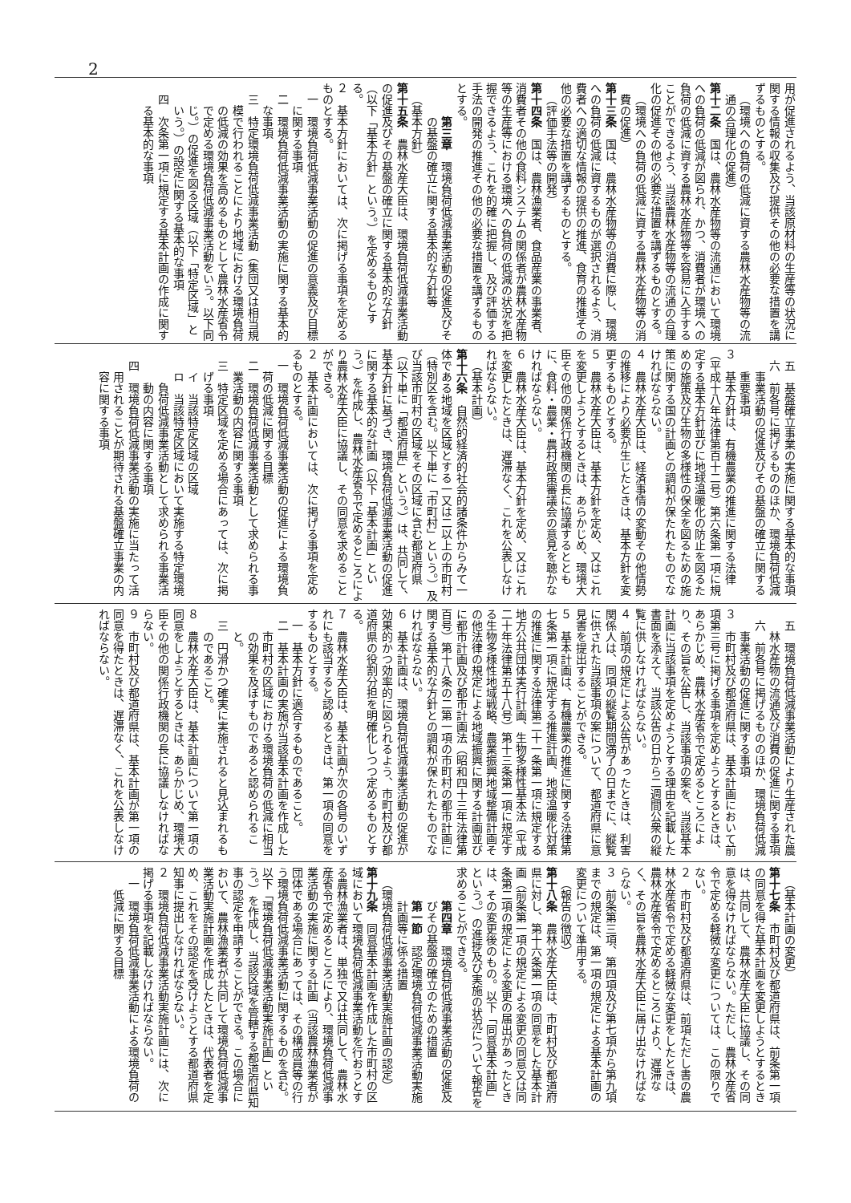2
用が促進されるよう、当該原材料の生産等の状況に関する情報の収集及び提供その他の必要な措置を講ずるものとする。
（環境への負荷の低減に資する農林水産物等の流通の合理化の促進）
第十二条　国は、農林水産物等の流通において環境への負荷の低減が図られ、かつ、消費者が環境への負荷の低減に資する農林水産物等を容易に入手することができるよう、当該農林水産物等の流通の合理化の促進その他の必要な措置を講ずるものとする。
（環境への負荷の低減に資する農林水産物等の消費の促進）
第十三条　国は、農林水産物等の消費に際し、環境への負荷の低減に資するものが選択されるよう、消費者への適切な情報の提供の推進、食育の推進その他の必要な措置を講ずるものとする。
（評価手法等の開発）
第十四条　国は、農林漁業者、食品産業の事業者、消費者その他の食料システムの関係者が農林水産物等の生産等における環境への負荷の低減の状況を把握できるよう、これを的確に把握し、及び評価する手法の開発の推進その他の必要な措置を講ずるものとする。
第三章　環境負荷低減事業活動の促進及びその基盤の確立に関する基本的な方針等
（基本方針）
第十五条　農林水産大臣は、環境負荷低減事業活動の促進及びその基盤の確立に関する基本的な方針（以下「基本方針」という。）を定めるものとする。
２　基本方針においては、次に掲げる事項を定めるものとする。
一　環境負荷低減事業活動の促進の意義及び目標に関する事項
二　環境負荷低減事業活動の実施に関する基本的な事項
三　特定環境負荷低減事業活動（集団又は相当規模で行われることにより地域における環境負荷の低減の効果を高めるものとして農林水産省令で定める環境負荷低減事業活動をいう。以下同じ。）の促進を図る区域（以下「特定区域」という。）の設定に関する基本的な事項
四　次条第一項に規定する基本計画の作成に関する基本的な事項
五　基盤確立事業の実施に関する基本的な事項
六　前各号に掲げるもののほか、環境負荷低減事業活動の促進及びその基盤の確立に関する重要事項
３　基本方針は、有機農業の推進に関する法律（平成十八年法律第百十二号）第六条第一項に規定する基本方針並びに地球温暖化の防止を図るための施策及び生物の多様性の保全を図るための施策に関する国の計画との調和が保たれたものでなければならない。
４　農林水産大臣は、経済事情の変動その他情勢の推移により必要が生じたときは、基本方針を変更するものとする。
５　農林水産大臣は、基本方針を定め、又はこれを変更しようとするときは、あらかじめ、環境大臣その他の関係行政機関の長に協議するとともに、食料・農業・農村政策審議会の意見を聴かなければならない。
６　農林水産大臣は、基本方針を定め、又はこれを変更したときは、遅滞なく、これを公表しなければならない。
（基本計画）
第十六条　自然的経済的社会的諸条件からみて一体である地域を区域とする一又は二以上の市町村（特別区を含む。以下単に「市町村」という。）及び当該市町村の区域をその区域に含む都道府県（以下単に「都道府県」という。）は、共同して、基本方針に基づき、環境負荷低減事業活動の促進に関する基本的な計画（以下「基本計画」という。）を作成し、農林水産省令で定めるところにより農林水産大臣に協議し、その同意を求めることができる。
２　基本計画においては、次に掲げる事項を定めるものとする。
一　環境負荷低減事業活動の促進による環境負荷の低減に関する目標
二　環境負荷低減事業活動として求められる事業活動の内容に関する事項
三　特定区域を定める場合にあっては、次に掲げる事項
イ　当該特定区域の区域
ロ　当該特定区域において実施する特定環境負荷低減事業活動として求められる事業活動の内容に関する事項
四　環境負荷低減事業活動の実施に当たって活用されることが期待される基盤確立事業の内容に関する事項
五　環境負荷低減事業活動により生産された農林水産物の流通及び消費の促進に関する事項
六　前各号に掲げるもののほか、環境負荷低減事業活動の促進に関する事項
３　市町村及び都道府県は、基本計画において前項第三号に掲げる事項を定めようとするときは、あらかじめ、農林水産省令で定めるところにより、その旨を公告し、当該事項の案を、当該基本計画に当該事項を定めようとする理由を記載した書面を添えて、当該公告の日から二週間公衆の縦覧に供しなければならない。
４　前項の規定による公告があったときは、利害関係人は、同項の縦覧期間満了の日までに、縦覧に供された当該事項の案について、都道府県に意見書を提出することができる。
５　基本計画は、有機農業の推進に関する法律第七条第一項に規定する推進計画、地球温暖化対策の推進に関する法律第二十一条第一項に規定する地方公共団体実行計画、生物多様性基本法（平成二十年法律第五十八号）第十三条第一項に規定する生物多様性地域戦略、農業振興地域整備計画その他法律の規定による地域振興に関する計画並びに都市計画及び都市計画法（昭和四十三年法律第百号）第十八条の二第一項の市町村の都市計画に関する基本的な方針との調和が保たれたものでなければならない。
６　基本計画は、環境負荷低減事業活動の促進が効果的かつ効率的に図られるよう、市町村及び都道府県の役割分担を明確化しつつ定めるものとする。
７　農林水産大臣は、基本計画が次の各号のいずれにも該当すると認めるときは、第一項の同意をするものとする。
一　基本方針に適合するものであること。
二　基本計画の実施が当該基本計画を作成した市町村の区域における環境負荷の低減に相当の効果を及ぼすものであると認められること。
三　円滑かつ確実に実施されると見込まれるものであること。
８　農林水産大臣は、基本計画について第一項の同意をしようとするときは、あらかじめ、環境大臣その他の関係行政機関の長に協議しなければならない。
９　市町村及び都道府県は、基本計画が第一項の同意を得たときは、遅滞なく、これを公表しなければならない。
（基本計画の変更）
第十七条　市町村及び都道府県は、前条第一項の同意を得た基本計画を変更しようとするときは、共同して、農林水産大臣に協議し、その同意を得なければならない。ただし、農林水産省令で定める軽微な変更については、この限りでない。
２　市町村及び都道府県は、前項ただし書の農林水産省令で定める軽微な変更をしたときは、農林水産省令で定めるところにより、遅滞なく、その旨を農林水産大臣に届け出なければならない。
３　前条第三項、第四項及び第七項から第九項までの規定は、第一項の規定による基本計画の変更について準用する。
（報告の徴収）
第十八条　農林水産大臣は、市町村及び都道府県に対し、第十六条第一項の同意をした基本計画（前条第一項の規定による変更の同意又は同条第二項の規定による変更の届出があったときは、その変更後のもの。以下「同意基本計画」という。）の進捗及び実施の状況について報告を求めることができる。
第四章　環境負荷低減事業活動の促進及びその基盤の確立のための措置
第一節　認定環境負荷低減事業活動実施計画等に係る措置
（環境負荷低減事業活動実施計画の認定）
第十九条　同意基本計画を作成した市町村の区域において環境負荷低減事業活動を行おうとする農林漁業者は、単独で又は共同して、農林水産省令で定めるところにより、環境負荷低減事業活動の実施に関する計画（当該農林漁業者が団体である場合にあっては、その構成員等の行う環境負荷低減事業活動に関するものを含む。以下「環境負荷低減事業活動実施計画」という。）を作成し、当該区域を管轄する都道府県知事の認定を申請することができる。この場合において、農林漁業者が共同して環境負荷低減事業活動実施計画を作成したときは、代表者を定め、これをその認定を受けようとする都道府県知事に提出しなければならない。
２　環境負荷低減事業活動実施計画には、次に掲げる事項を記載しなければならない。
一　環境負荷低減事業活動による環境負荷の低減に関する目標